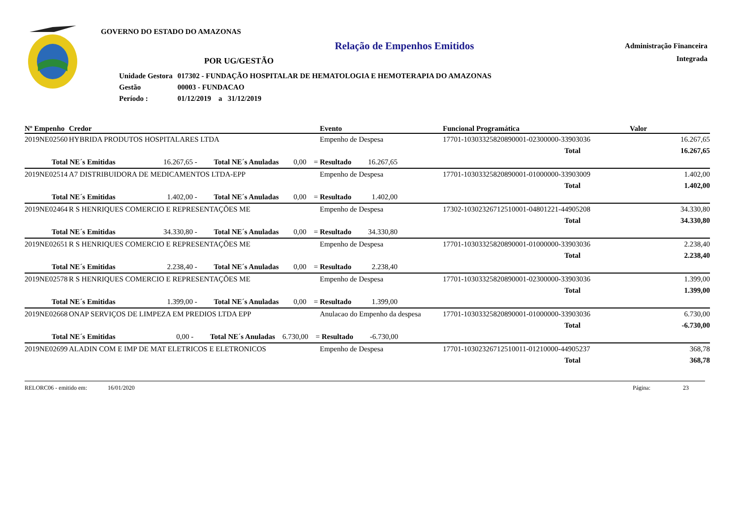GOVERNO DO ESTADO DO AMAZONAS
Relação de Empenhos Emitidos
POR UG/GESTÃO
| Unidade Gestora | 017302 - FUNDAÇÃO HOSPITALAR DE HEMATOLOGIA E HEMOTERAPIA DO AMAZONAS |
| Gestão | 00003 - FUNDACAO |
| Período : | 01/12/2019 a 31/12/2019 |
Administração Financeira
Integrada
| Nº Empenho | Credor | Evento | Funcional Programática | Valor |
| --- | --- | --- | --- | --- |
| 2019NE02560 | HYBRIDA PRODUTOS HOSPITALARES LTDA | Empenho de Despesa | 17701-10303325820890001-02300000-33903036 | 16.267,65 |
| | | | Total | 16.267,65 |
| Total NE´s Emitidas 16.267,65 - Total NE´s Anuladas 0,00 = Resultado 16.267,65 | | | | |
| 2019NE02514 | A7 DISTRIBUIDORA DE MEDICAMENTOS LTDA-EPP | Empenho de Despesa | 17701-10303325820890001-01000000-33903009 | 1.402,00 |
| | | | Total | 1.402,00 |
| Total NE´s Emitidas 1.402,00 - Total NE´s Anuladas 0,00 = Resultado 1.402,00 | | | | |
| 2019NE02464 | R S HENRIQUES COMERCIO E REPRESENTAÇÕES ME | Empenho de Despesa | 17302-10302326712510001-04801221-44905208 | 34.330,80 |
| | | | Total | 34.330,80 |
| Total NE´s Emitidas 34.330,80 - Total NE´s Anuladas 0,00 = Resultado 34.330,80 | | | | |
| 2019NE02651 | R S HENRIQUES COMERCIO E REPRESENTAÇÕES ME | Empenho de Despesa | 17701-10303325820890001-01000000-33903036 | 2.238,40 |
| | | | Total | 2.238,40 |
| Total NE´s Emitidas 2.238,40 - Total NE´s Anuladas 0,00 = Resultado 2.238,40 | | | | |
| 2019NE02578 | R S HENRIQUES COMERCIO E REPRESENTAÇÕES ME | Empenho de Despesa | 17701-10303325820890001-02300000-33903036 | 1.399,00 |
| | | | Total | 1.399,00 |
| Total NE´s Emitidas 1.399,00 - Total NE´s Anuladas 0,00 = Resultado 1.399,00 | | | | |
| 2019NE02668 | ONAP SERVIÇOS DE LIMPEZA EM PREDIOS LTDA EPP | Anulacao do Empenho da despesa | 17701-10303325820890001-01000000-33903036 | 6.730,00 |
| | | | Total | -6.730,00 |
| Total NE´s Emitidas 0,00 - Total NE´s Anuladas 6.730,00 = Resultado -6.730,00 | | | | |
| 2019NE02699 | ALADIN COM E IMP DE MAT ELETRICOS E ELETRONICOS | Empenho de Despesa | 17701-10302326712510011-01210000-44905237 | 368,78 |
| | | | Total | 368,78 |
RELORC06 - emitido em: 16/01/2020 Página: 23